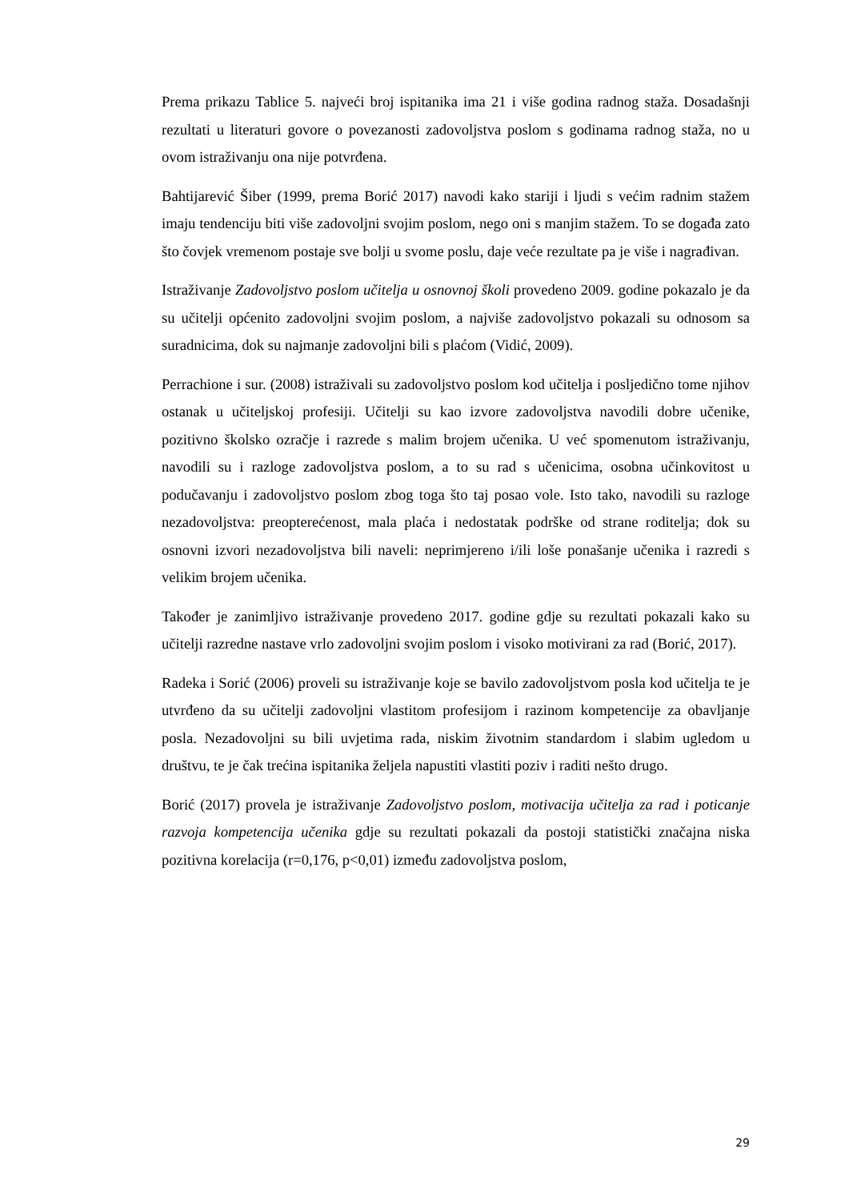Prema prikazu Tablice 5. najveći broj ispitanika ima 21 i više godina radnog staža. Dosadašnji rezultati u literaturi govore o povezanosti zadovoljstva poslom s godinama radnog staža, no u ovom istraživanju ona nije potvrđena.
Bahtijarević Šiber (1999, prema Borić 2017) navodi kako stariji i ljudi s većim radnim stažem imaju tendenciju biti više zadovoljni svojim poslom, nego oni s manjim stažem. To se događa zato što čovjek vremenom postaje sve bolji u svome poslu, daje veće rezultate pa je više i nagrađivan.
Istraživanje Zadovoljstvo poslom učitelja u osnovnoj školi provedeno 2009. godine pokazalo je da su učitelji općenito zadovoljni svojim poslom, a najviše zadovoljstvo pokazali su odnosom sa suradnicima, dok su najmanje zadovoljni bili s plaćom (Vidić, 2009).
Perrachione i sur. (2008) istraživali su zadovoljstvo poslom kod učitelja i posljedično tome njihov ostanak u učiteljskoj profesiji. Učitelji su kao izvore zadovoljstva navodili dobre učenike, pozitivno školsko ozračje i razrede s malim brojem učenika. U već spomenutom istraživanju, navodili su i razloge zadovoljstva poslom, a to su rad s učenicima, osobna učinkovitost u podučavanju i zadovoljstvo poslom zbog toga što taj posao vole. Isto tako, navodili su razloge nezadovoljstva: preopterećenost, mala plaća i nedostatak podrške od strane roditelja; dok su osnovni izvori nezadovoljstva bili naveli: neprimjereno i/ili loše ponašanje učenika i razredi s velikim brojem učenika.
Također je zanimljivo istraživanje provedeno 2017. godine gdje su rezultati pokazali kako su učitelji razredne nastave vrlo zadovoljni svojim poslom i visoko motivirani za rad (Borić, 2017).
Radeka i Sorić (2006) proveli su istraživanje koje se bavilo zadovoljstvom posla kod učitelja te je utvrđeno da su učitelji zadovoljni vlastitom profesijom i razinom kompetencije za obavljanje posla. Nezadovoljni su bili uvjetima rada, niskim životnim standardom i slabim ugledom u društvu, te je čak trećina ispitanika željela napustiti vlastiti poziv i raditi nešto drugo.
Borić (2017) provela je istraživanje Zadovoljstvo poslom, motivacija učitelja za rad i poticanje razvoja kompetencija učenika gdje su rezultati pokazali da postoji statistički značajna niska pozitivna korelacija (r=0,176, p<0,01) između zadovoljstva poslom,
29